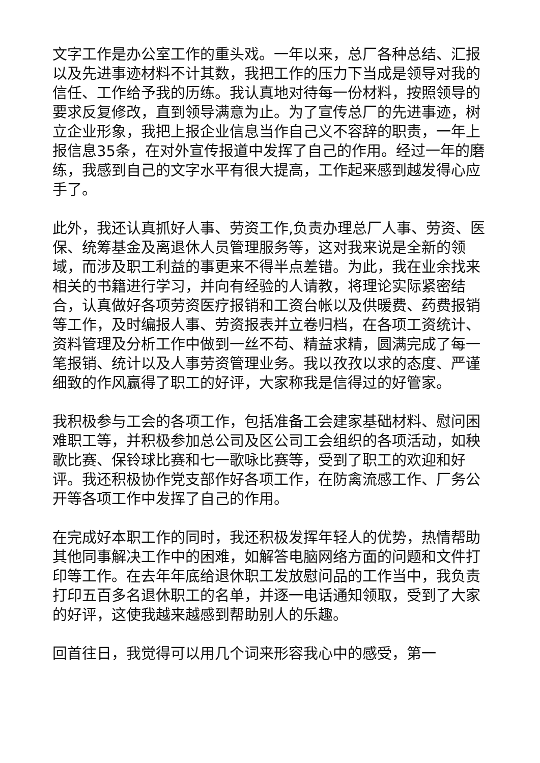文字工作是办公室工作的重头戏。一年以来，总厂各种总结、汇报以及先进事迹材料不计其数，我把工作的压力下当成是领导对我的信任、工作给予我的历练。我认真地对待每一份材料，按照领导的要求反复修改，直到领导满意为止。为了宣传总厂的先进事迹，树立企业形象，我把上报企业信息当作自己义不容辞的职责，一年上报信息35条，在对外宣传报道中发挥了自己的作用。经过一年的磨练，我感到自己的文字水平有很大提高，工作起来感到越发得心应手了。
此外，我还认真抓好人事、劳资工作,负责办理总厂人事、劳资、医保、统筹基金及离退休人员管理服务等，这对我来说是全新的领域，而涉及职工利益的事更来不得半点差错。为此，我在业余找来相关的书籍进行学习，并向有经验的人请教，将理论实际紧密结合，认真做好各项劳资医疗报销和工资台帐以及供暖费、药费报销等工作，及时编报人事、劳资报表并立卷归档，在各项工资统计、资料管理及分析工作中做到一丝不苟、精益求精，圆满完成了每一笔报销、统计以及人事劳资管理业务。我以孜孜以求的态度、严谨细致的作风赢得了职工的好评，大家称我是信得过的好管家。
我积极参与工会的各项工作，包括准备工会建家基础材料、慰问困难职工等，并积极参加总公司及区公司工会组织的各项活动，如秧歌比赛、保铃球比赛和七一歌咏比赛等，受到了职工的欢迎和好评。我还积极协作党支部作好各项工作，在防禽流感工作、厂务公开等各项工作中发挥了自己的作用。
在完成好本职工作的同时，我还积极发挥年轻人的优势，热情帮助其他同事解决工作中的困难，如解答电脑网络方面的问题和文件打印等工作。在去年年底给退休职工发放慰问品的工作当中，我负责打印五百多名退休职工的名单，并逐一电话通知领取，受到了大家的好评，这使我越来越感到帮助别人的乐趣。
回首往日，我觉得可以用几个词来形容我心中的感受，第一